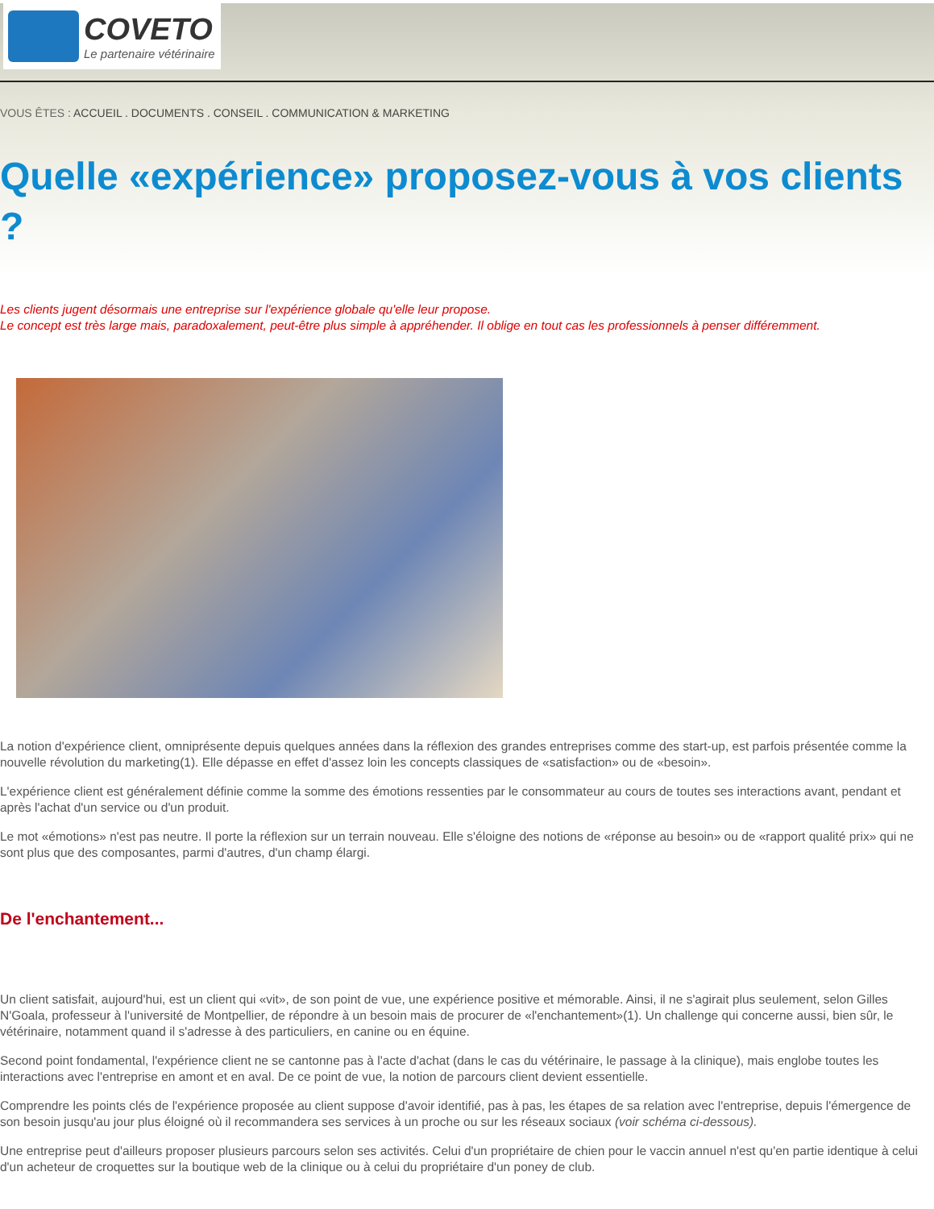COVETO
Le partenaire vétérinaire
VOUS ÊTES : ACCUEIL . DOCUMENTS . CONSEIL . COMMUNICATION & MARKETING
Quelle «expérience» proposez-vous à vos clients ?
Les clients jugent désormais une entreprise sur l'expérience globale qu'elle leur propose.
Le concept est très large mais, paradoxalement, peut-être plus simple à appréhender. Il oblige en tout cas les professionnels à penser différemment.
La notion d'expérience client, omniprésente depuis quelques années dans la réflexion des grandes entreprises comme des start-up, est parfois présentée comme la nouvelle révolution du marketing(1). Elle dépasse en effet d'assez loin les concepts classiques de «satisfaction» ou de «besoin».
L'expérience client est généralement définie comme la somme des émotions ressenties par le consommateur au cours de toutes ses interactions avant, pendant et après l'achat d'un service ou d'un produit.
Le mot «émotions» n'est pas neutre. Il porte la réflexion sur un terrain nouveau. Elle s'éloigne des notions de «réponse au besoin» ou de «rapport qualité prix» qui ne sont plus que des composantes, parmi d'autres, d'un champ élargi.
De l'enchantement...
Un client satisfait, aujourd'hui, est un client qui «vit», de son point de vue, une expérience positive et mémorable. Ainsi, il ne s'agirait plus seulement, selon Gilles N'Goala, professeur à l'université de Montpellier, de répondre à un besoin mais de procurer de «l'enchantement»(1). Un challenge qui concerne aussi, bien sûr, le vétérinaire, notamment quand il s'adresse à des particuliers, en canine ou en équine.
Second point fondamental, l'expérience client ne se cantonne pas à l'acte d'achat (dans le cas du vétérinaire, le passage à la clinique), mais englobe toutes les interactions avec l'entreprise en amont et en aval. De ce point de vue, la notion de parcours client devient essentielle.
Comprendre les points clés de l'expérience proposée au client suppose d'avoir identifié, pas à pas, les étapes de sa relation avec l'entreprise, depuis l'émergence de son besoin jusqu'au jour plus éloigné où il recommandera ses services à un proche ou sur les réseaux sociaux (voir schéma ci-dessous).
Une entreprise peut d'ailleurs proposer plusieurs parcours selon ses activités. Celui d'un propriétaire de chien pour le vaccin annuel n'est qu'en partie identique à celui d'un acheteur de croquettes sur la boutique web de la clinique ou à celui du propriétaire d'un poney de club.